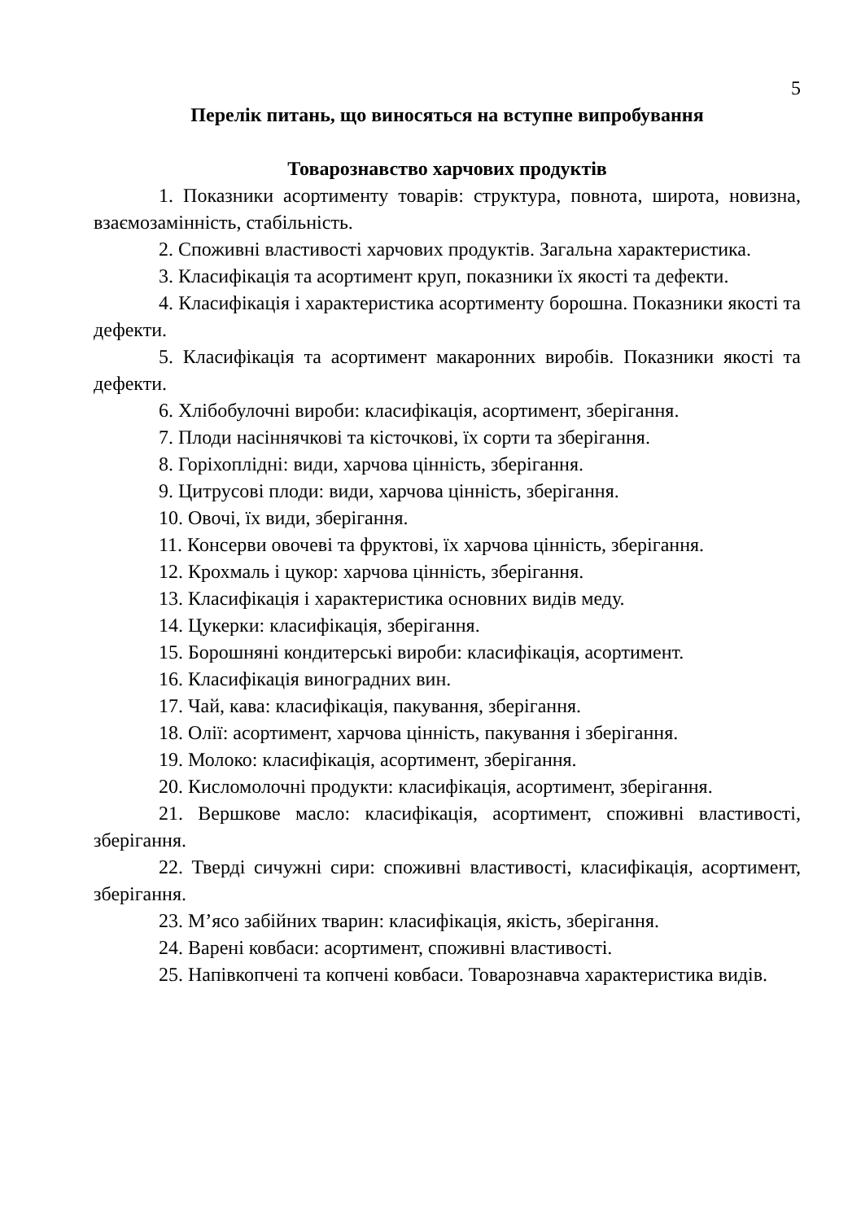5
Перелік питань, що виносяться на вступне випробування
Товарознавство харчових продуктів
1. Показники асортименту товарів: структура, повнота, широта, новизна, взаємозамінність, стабільність.
2. Споживні властивості харчових продуктів. Загальна характеристика.
3. Класифікація та асортимент круп, показники їх якості та дефекти.
4. Класифікація і характеристика асортименту борошна. Показники якості та дефекти.
5. Класифікація та асортимент макаронних виробів. Показники якості та дефекти.
6. Хлібобулочні вироби: класифікація, асортимент, зберігання.
7. Плоди насіннячкові та кісточкові, їх сорти та зберігання.
8. Горіхоплідні: види, харчова цінність, зберігання.
9. Цитрусові плоди: види, харчова цінність, зберігання.
10. Овочі, їх види, зберігання.
11. Консерви овочеві та фруктові, їх харчова цінність, зберігання.
12. Крохмаль і цукор: харчова цінність, зберігання.
13. Класифікація і характеристика основних видів меду.
14. Цукерки: класифікація, зберігання.
15. Борошняні кондитерські вироби: класифікація, асортимент.
16. Класифікація виноградних вин.
17. Чай, кава: класифікація, пакування, зберігання.
18. Олії: асортимент, харчова цінність, пакування і зберігання.
19. Молоко: класифікація, асортимент, зберігання.
20. Кисломолочні продукти: класифікація, асортимент, зберігання.
21. Вершкове масло: класифікація, асортимент, споживні властивості, зберігання.
22. Тверді сичужні сири: споживні властивості, класифікація, асортимент, зберігання.
23. М’ясо забійних тварин: класифікація, якість, зберігання.
24. Варені ковбаси: асортимент, споживні властивості.
25. Напівкопчені та копчені ковбаси. Товарознавча характеристика видів.